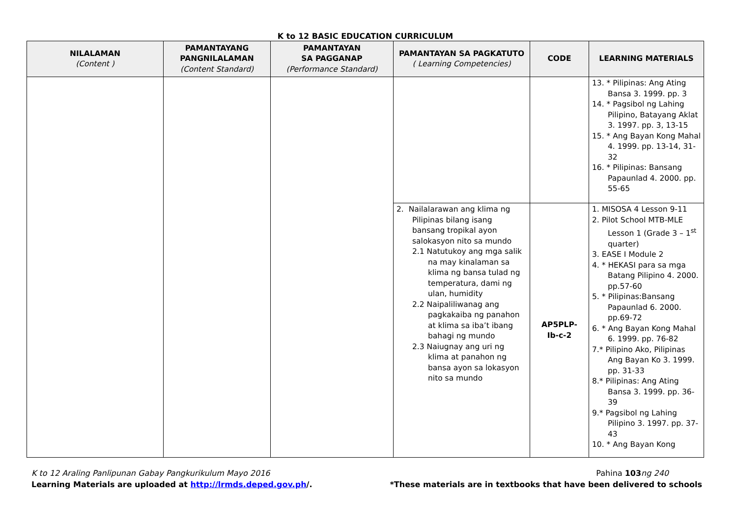K to 12 BASIC EDUCATION CURRICULUM
| NILALAMAN (Content ) | PAMANTAYANG PANGNILALAMAN (Content Standard) | PAMANTAYAN SA PAGGANAP (Performance Standard) | PAMANTAYAN SA PAGKATUTO ( Learning Competencies) | CODE | LEARNING MATERIALS |
| --- | --- | --- | --- | --- | --- |
| | | | | | 13. * Pilipinas: Ang Ating Bansa 3. 1999. pp. 3 14. * Pagsibol ng Lahing Pilipino, Batayang Aklat 3. 1997. pp. 3, 13-15 15. * Ang Bayan Kong Mahal 4. 1999. pp. 13-14, 31-32 16. * Pilipinas: Bansang Papaunlad 4. 2000. pp. 55-65 |
| | | | 2. Nailalarawan ang klima ng Pilipinas bilang isang bansang tropikal ayon salokasyon nito sa mundo 2.1 Natutukoy ang mga salik na may kinalaman sa klima ng bansa tulad ng temperatura, dami ng ulan, humidity 2.2 Naipaliliwanag ang pagkakaiba ng panahon at klima sa iba’t ibang bahagi ng mundo 2.3 Naiugnay ang uri ng klima at panahon ng bansa ayon sa lokasyon nito sa mundo | AP5PLP- Ib-c-2 | 1. MISOSA 4 Lesson 9-11 2. Pilot School MTB-MLE Lesson 1 (Grade 3 – 1<sup>st</sup> quarter) 3. EASE I Module 2 4. * HEKASI para sa mga Batang Pilipino 4. 2000. pp.57-60 5. * Pilipinas:Bansang Papaunlad 6. 2000. pp.69-72 6. * Ang Bayan Kong Mahal 6. 1999. pp. 76-82 7.* Pilipino Ako, Pilipinas Ang Bayan Ko 3. 1999. pp. 31-33 8.* Pilipinas: Ang Ating Bansa 3. 1999. pp. 36-39 9.* Pagsibol ng Lahing Pilipino 3. 1997. pp. 37-43 10. * Ang Bayan Kong |
K to 12 Araling Panlipunan Gabay Pangkurikulum Mayo 2016 Pahina 103 ng 240
Learning Materials are uploaded at http://lrmds.deped.gov.ph/. *These materials are in textbooks that have been delivered to schools